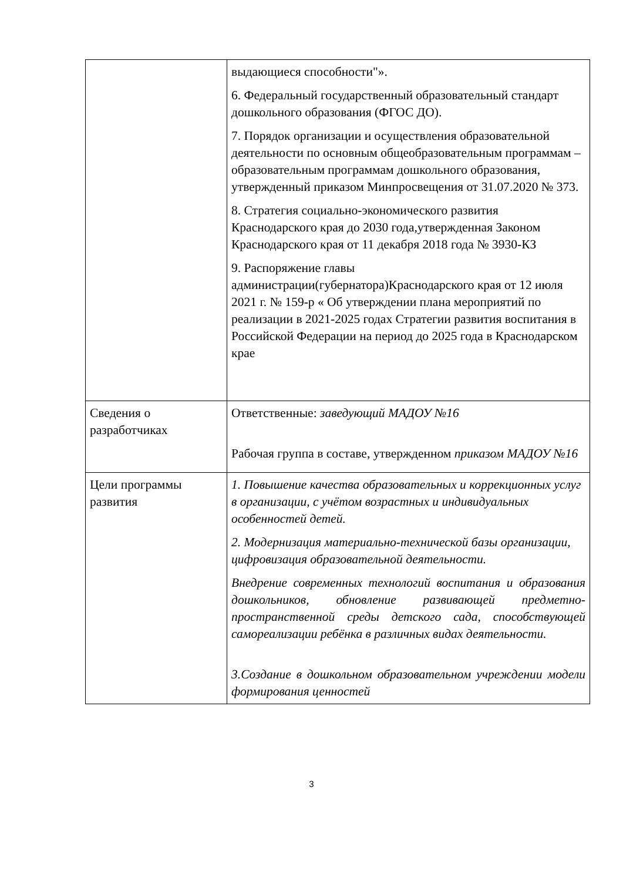| | выдающиеся способности"». 6. Федеральный государственный образовательный стандарт дошкольного образования (ФГОС ДО). 7. Порядок организации и осуществления образовательной деятельности по основным общеобразовательным программам – образовательным программам дошкольного образования, утвержденный приказом Минпросвещения от 31.07.2020 № 373. 8. Стратегия социально-экономического развития Краснодарского края до 2030 года,утвержденная Законом Краснодарского края от 11 декабря 2018 года № 3930-КЗ 9. Распоряжение главы администрации(губернатора)Краснодарского края от 12 июля 2021 г. № 159-р « Об утверждении плана мероприятий по реализации в 2021-2025 годах Стратегии развития воспитания в Российской Федерации на период до 2025 года в Краснодарском крае |
| Сведения о разработчиках | Ответственные: заведующий МАДОУ №16 Рабочая группа в составе, утвержденном приказом МАДОУ №16 |
| Цели программы развития | 1. Повышение качества образовательных и коррекционных услуг в организации, с учётом возрастных и индивидуальных особенностей детей. 2. Модернизация материально-технической базы организации, цифровизация образовательной деятельности. Внедрение современных технологий воспитания и образования дошкольников, обновление развивающей предметно-пространственной среды детского сада, способствующей самореализации ребёнка в различных видах деятельности. 3.Создание в дошкольном образовательном учреждении модели формирования ценностей |
3